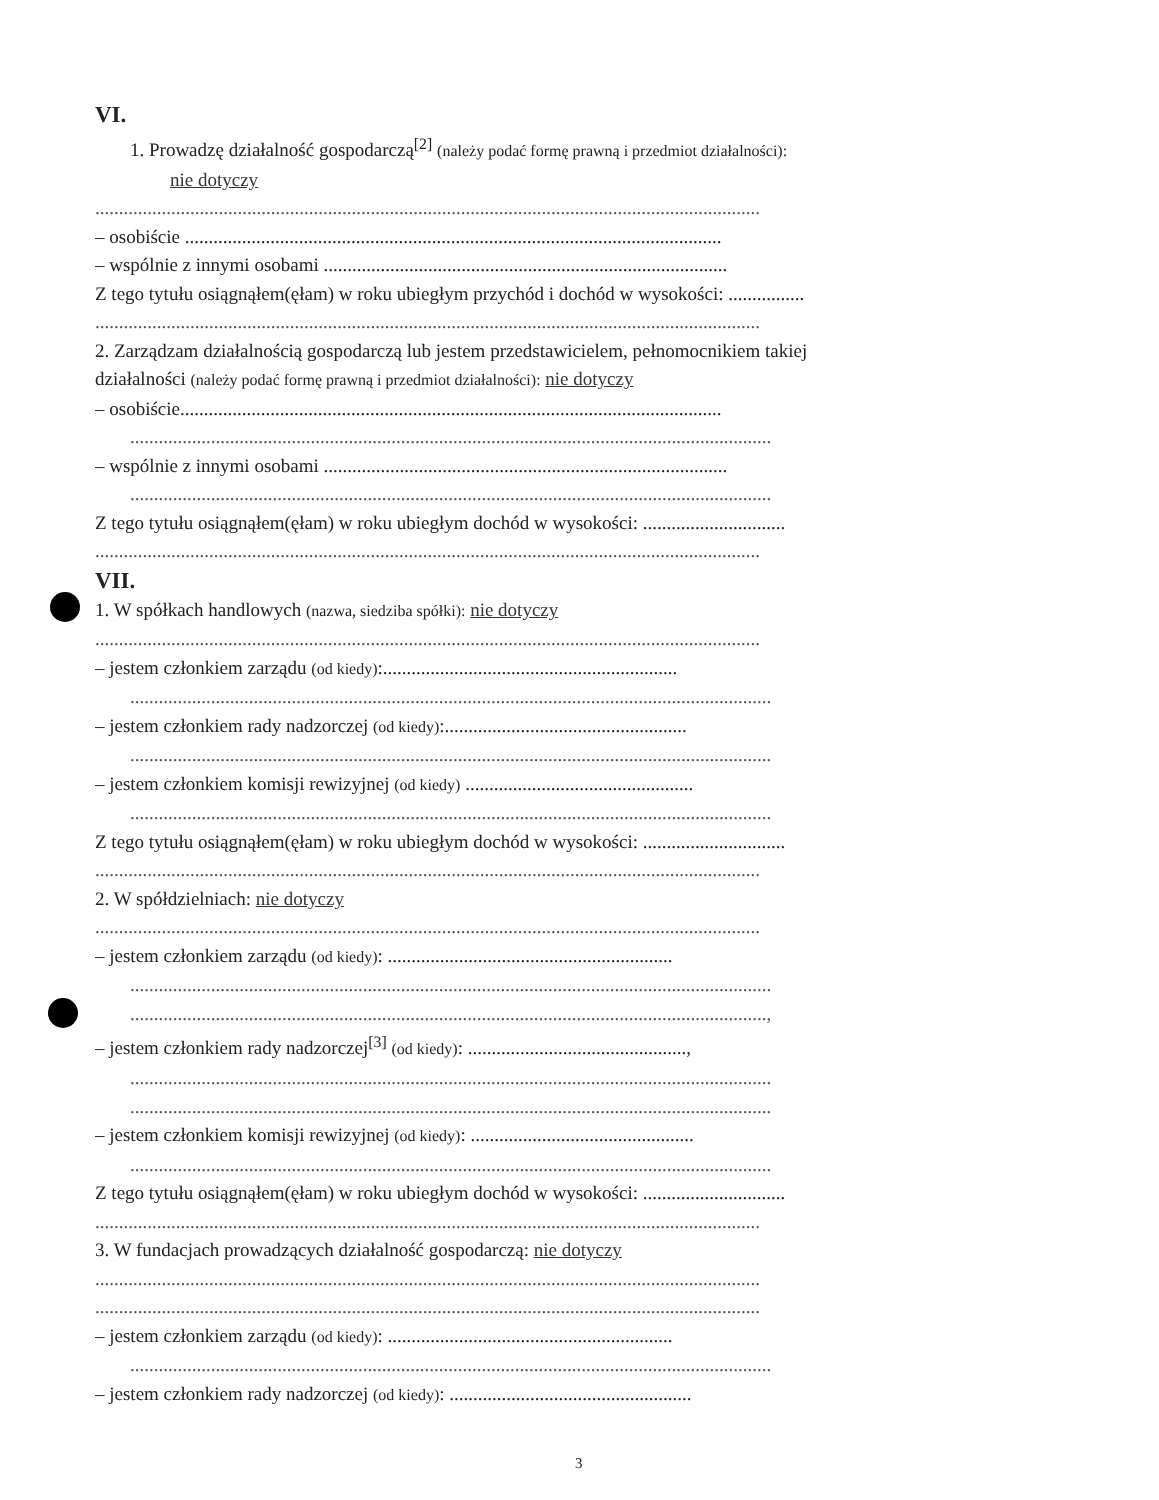VI.
1. Prowadzę działalność gospodarczą<sup>[2]</sup> (należy podać formę prawną i przedmiot działalności):
nie dotyczy
............................................................................................................................................
– osobiście .................................................................................................................
– wspólnie z innymi osobami .....................................................................................
Z tego tytułu osiągnąłem(ęłam) w roku ubiegłym przychód i dochód w wysokości: ................
............................................................................................................................................
2. Zarządzam działalnością gospodarczą lub jestem przedstawicielem, pełnomocnikiem takiej
działalności (należy podać formę prawną i przedmiot działalności): nie dotyczy
– osobiście..................................................................................................................
.......................................................................................................................................
– wspólnie z innymi osobami .....................................................................................
.......................................................................................................................................
Z tego tytułu osiągnąłem(ęłam) w roku ubiegłym dochód w wysokości: ..............................
............................................................................................................................................
VII.
1. W spółkach handlowych (nazwa, siedziba spółki): nie dotyczy
............................................................................................................................................
– jestem członkiem zarządu (od kiedy):..............................................................
.......................................................................................................................................
– jestem członkiem rady nadzorczej (od kiedy):...................................................
.......................................................................................................................................
– jestem członkiem komisji rewizyjnej (od kiedy) ................................................
.......................................................................................................................................
Z tego tytułu osiągnąłem(ęłam) w roku ubiegłym dochód w wysokości: ..............................
............................................................................................................................................
2. W spółdzielniach: nie dotyczy
............................................................................................................................................
– jestem członkiem zarządu (od kiedy): ............................................................
.......................................................................................................................................
......................................................................................................................................,
– jestem członkiem rady nadzorczej<sup>[3]</sup> (od kiedy): ..............................................,
.......................................................................................................................................
.......................................................................................................................................
– jestem członkiem komisji rewizyjnej (od kiedy): ...............................................
.......................................................................................................................................
Z tego tytułu osiągnąłem(ęłam) w roku ubiegłym dochód w wysokości: ..............................
............................................................................................................................................
3. W fundacjach prowadzących działalność gospodarczą: nie dotyczy
............................................................................................................................................
............................................................................................................................................
– jestem członkiem zarządu (od kiedy): ............................................................
.......................................................................................................................................
– jestem członkiem rady nadzorczej (od kiedy): ...................................................
3